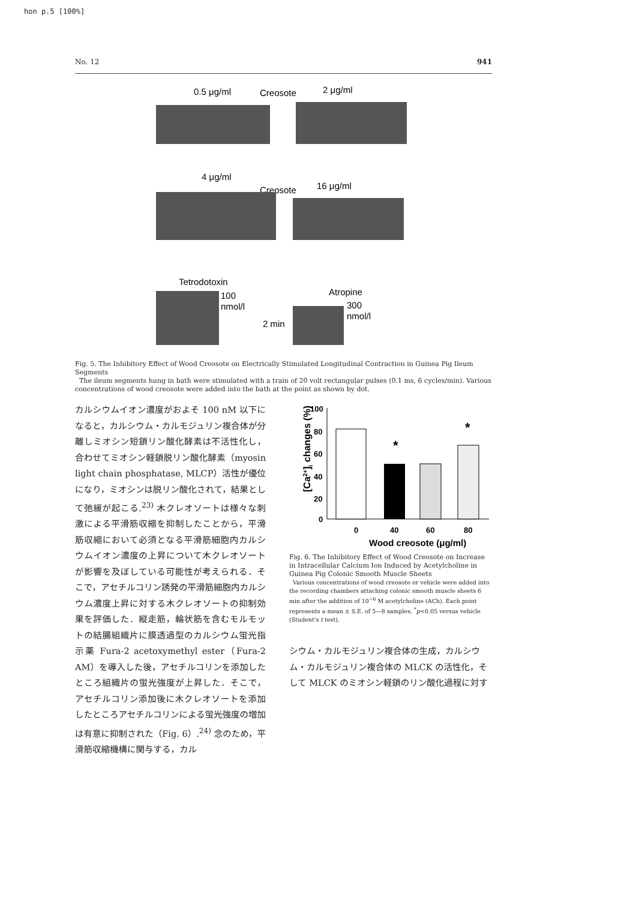hon p.5 [100%]
No. 12 941
0.5 μg/ml
Creosote
2 μg/ml
4 μg/ml
Creosote
16 μg/ml
Tetrodotoxin
100
nmol/l
2 min
Atropine
300
nmol/l
Fig. 5. The Inhibitory Effect of Wood Creosote on Electrically Stimulated Longitudinal Contraction in Guinea Pig Ileum Segments
The ileum segments hung in bath were stimulated with a train of 20 volt rectangular pulses (0.1 ms, 6 cycles/min). Various concentrations of wood creosote were added into the bath at the point as shown by dot.
カルシウムイオン濃度がおよそ 100 nM 以下になると，カルシウム・カルモジュリン複合体が分離しミオシン短鎖リン酸化酵素は不活性化し，合わせてミオシン軽鎖脱リン酸化酵素（myosin light chain phosphatase, MLCP）活性が優位になり，ミオシンは脱リン酸化されて，結果として弛緩が起こる.<sup>23)</sup> 木クレオソートは様々な刺激による平滑筋収縮を抑制したことから，平滑筋収縮において必須となる平滑筋細胞内カルシウムイオン濃度の上昇について木クレオソートが影響を及ぼしている可能性が考えられる．そこで，アセチルコリン誘発の平滑筋細胞内カルシウム濃度上昇に対する木クレオソートの抑制効果を評価した．縦走筋，輪状筋を含むモルモットの結腸組織片に膜透過型のカルシウム蛍光指示薬 Fura-2 acetoxymethyl ester（Fura-2 AM）を導入した後，アセチルコリンを添加したところ組織片の蛍光強度が上昇した．そこで，アセチルコリン添加後に木クレオソートを添加したところアセチルコリンによる蛍光強度の増加は有意に抑制された（Fig. 6）.<sup>24)</sup> 念のため，平滑筋収縮機構に関与する，カル
[Ca2+]i changes (%)
100
80
60
40
20
0
*
*
0
40
60
80
Wood creosote (μg/ml)
Fig. 6. The Inhibitory Effect of Wood Creosote on Increase in Intracellular Calcium Ion Induced by Acetylcholine in Guinea Pig Colonic Smooth Muscle Sheets
Various concentrations of wood creosote or vehicle were added into the recording chambers attaching colonic smooth muscle sheets 6 min after the addition of 10<sup>−6</sup> M acetylcholine (ACh). Each point represents a mean ± S.E. of 5—8 samples. <sup>*</sup>p<0.05 versus vehicle (Student's t test).
シウム・カルモジュリン複合体の生成，カルシウム・カルモジュリン複合体の MLCK の活性化，そして MLCK のミオシン軽鎖のリン酸化過程に対す